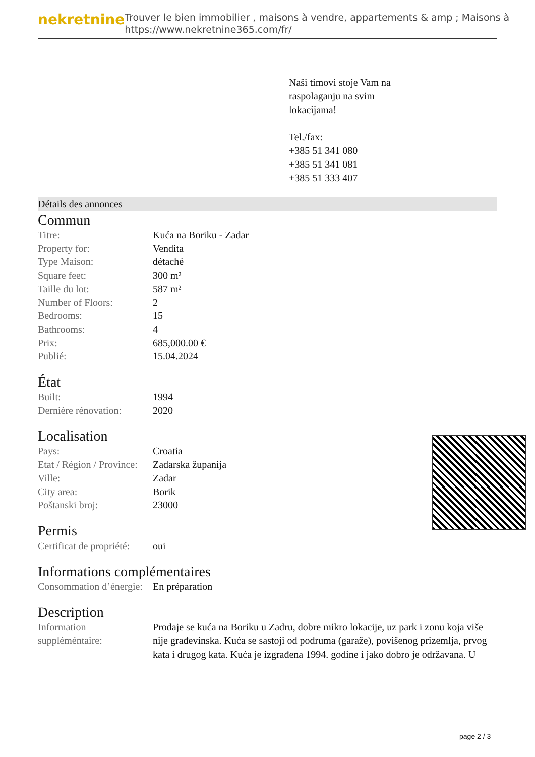nekretnine
Trouver le bien immobilier , maisons à vendre, appartements & amp ; Maisons à
https://www.nekretnine365.com/fr/
Naši timovi stoje Vam na
raspolaganju na svim
lokacijama!
Tel./fax:
+385 51 341 080
+385 51 341 081
+385 51 333 407
Détails des annonces
Commun
| Titre: | Kuća na Boriku - Zadar |
| Property for: | Vendita |
| Type Maison: | détaché |
| Square feet: | 300 m² |
| Taille du lot: | 587 m² |
| Number of Floors: | 2 |
| Bedrooms: | 15 |
| Bathrooms: | 4 |
| Prix: | 685,000.00 € |
| Publié: | 15.04.2024 |
État
| Built: | 1994 |
| Dernière rénovation: | 2020 |
Localisation
| Pays: | Croatia |
| Etat / Région / Province: | Zadarska županija |
| Ville: | Zadar |
| City area: | Borik |
| Poštanski broj: | 23000 |
Permis
| Certificat de propriété: | oui |
Informations complémentaires
| Consommation d’énergie: | En préparation |
Description
| Information suppléméntaire: | Prodaje se kuća na Boriku u Zadru, dobre mikro lokacije, uz park i zonu koja više nije građevinska. Kuća se sastoji od podruma (garaže), povišenog prizemlja, prvog kata i drugog kata. Kuća je izgrađena 1994. godine i jako dobro je održavana. U |
page 2 / 3